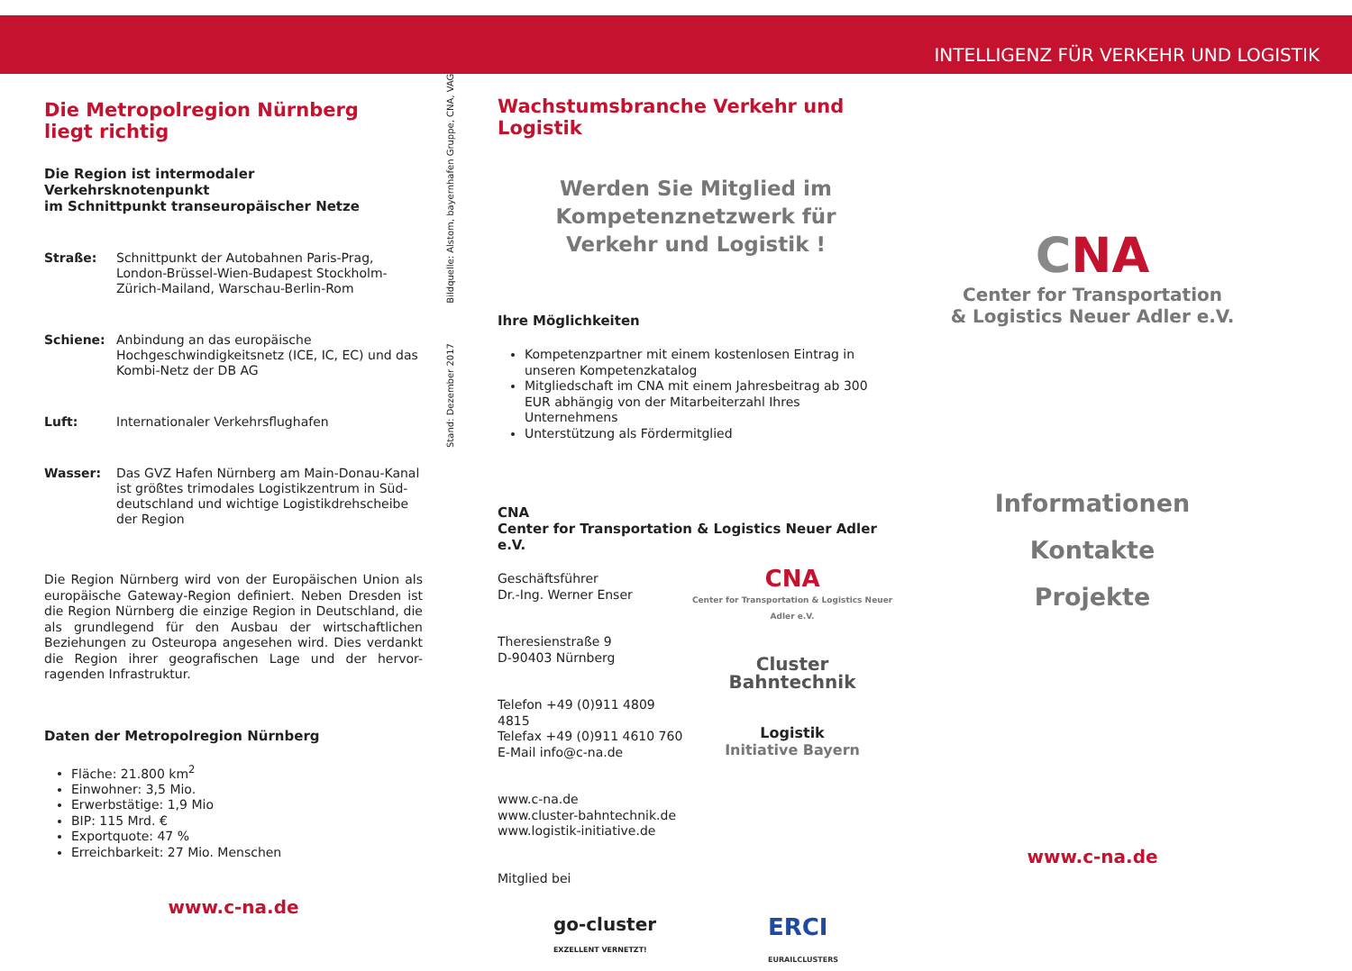INTELLIGENZ FÜR VERKEHR UND LOGISTIK
Die Metropolregion Nürnberg
liegt richtig
Die Region ist intermodaler Verkehrsknotenpunkt
im Schnittpunkt transeuropäischer Netze
Straße: Schnittpunkt der Autobahnen Paris-Prag, London-Brüssel-Wien-Budapest Stockholm-Zürich-Mailand, Warschau-Berlin-Rom
Schiene: Anbindung an das europäische Hochgeschwindigkeitsnetz (ICE, IC, EC) und das Kombi-Netz der DB AG
Luft: Internationaler Verkehrsflughafen
Wasser: Das GVZ Hafen Nürnberg am Main-Donau-Kanal ist größtes trimodales Logistikzentrum in Süd-deutschland und wichtige Logistikdrehscheibe der Region
Die Region Nürnberg wird von der Europäischen Union als europäische Gateway-Region definiert. Neben Dresden ist die Region Nürnberg die einzige Region in Deutschland, die als grundlegend für den Ausbau der wirtschaftlichen Beziehungen zu Osteuropa angesehen wird. Dies verdankt die Region ihrer geografischen Lage und der hervor-ragenden Infrastruktur.
Daten der Metropolregion Nürnberg
Fläche: 21.800 km<sup>2</sup>
Einwohner: 3,5 Mio.
Erwerbstätige: 1,9 Mio
BIP: 115 Mrd. €
Exportquote: 47 %
Erreichbarkeit: 27 Mio. Menschen
www.c-na.de
Stand: Dezember 2017 Bildquelle: Alstom, bayernhafen Gruppe, CNA, VAG
Wachstumsbranche Verkehr und Logistik
Werden Sie Mitglied im
Kompetenznetzwerk für
Verkehr und Logistik !
Ihre Möglichkeiten
Kompetenzpartner mit einem kostenlosen Eintrag in unseren Kompetenzkatalog
Mitgliedschaft im CNA mit einem Jahresbeitrag ab 300 EUR abhängig von der Mitarbeiterzahl Ihres Unternehmens
Unterstützung als Fördermitglied
CNA
Center for Transportation & Logistics Neuer Adler e.V.
Geschäftsführer
Dr.-Ing. Werner Enser
Theresienstraße 9
D-90403 Nürnberg
Telefon +49 (0)911 4809 4815
Telefax +49 (0)911 4610 760
E-Mail info@c-na.de
www.c-na.de
www.cluster-bahntechnik.de
www.logistik-initiative.de
Mitglied bei
CNA
Center for Transportation & Logistics Neuer Adler e.V.
Cluster
Bahntechnik
Logistik
Initiative Bayern
go-cluster
EXZELLENT VERNETZT! ERCI
EURAILCLUSTERS
CNA
Center for Transportation
& Logistics Neuer Adler e.V.
Informationen
Kontakte
Projekte
www.c-na.de